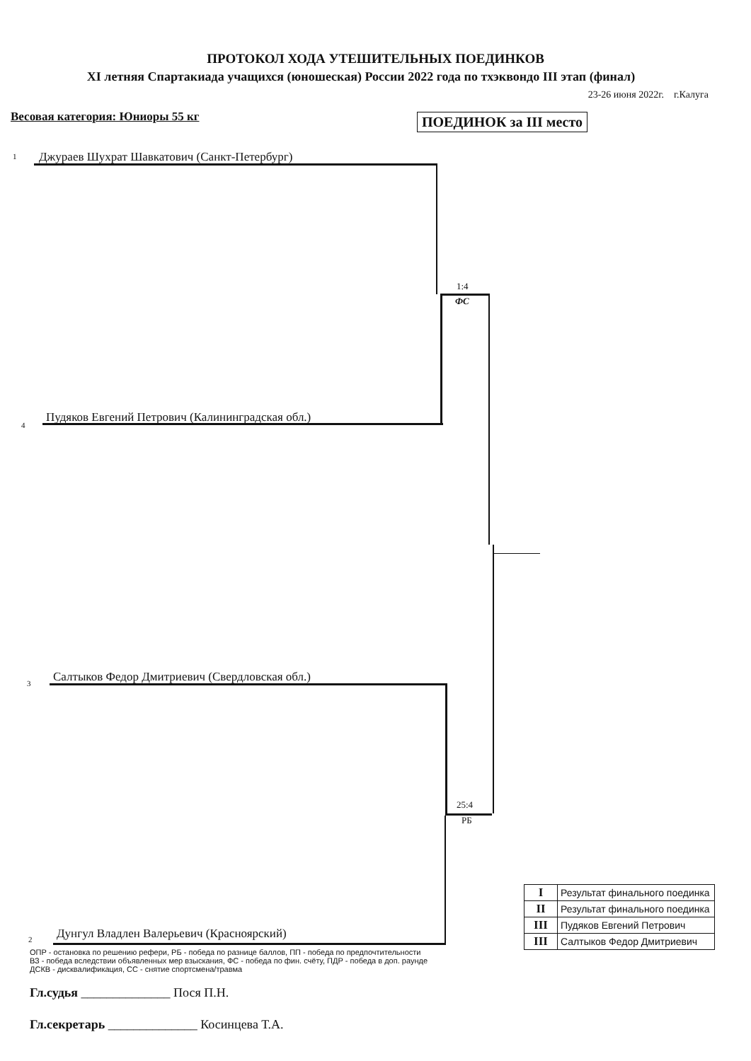ПРОТОКОЛ ХОДА УТЕШИТЕЛЬНЫХ ПОЕДИНКОВ
XI летняя Спартакиада учащихся (юношеская) России 2022 года по тхэквондо III этап (финал)
23-26 июня 2022г. г.Калуга
Весовая категория: Юниоры 55 кг ПОЕДИНОК за III место
1 Джураев Шухрат Шавкатович (Санкт-Петербург)
1:4
ФС
4
Пудяков Евгений Петрович (Калининградская обл.)
3 Салтыков Федор Дмитриевич (Свердловская обл.)
25:4
РБ
2 Дунгул Владлен Валерьевич (Красноярский)
| I | Результат финального поединка |
| II | Результат финального поединка |
| III | Пудяков Евгений Петрович |
| III | Салтыков Федор Дмитриевич |
ОПР - остановка по решению рефери, РБ - победа по разнице баллов, ПП - победа по предпочтительности
ВЗ - победа вследствии объявленных мер взыскания, ФС - победа по фин. счёту, ПДР - победа в доп. раунде
ДСКВ - дисквалификация, СС - снятие спортсмена/травма
Гл.судья ______________ Пося П.Н.
Гл.секретарь ______________ Косинцева Т.А.